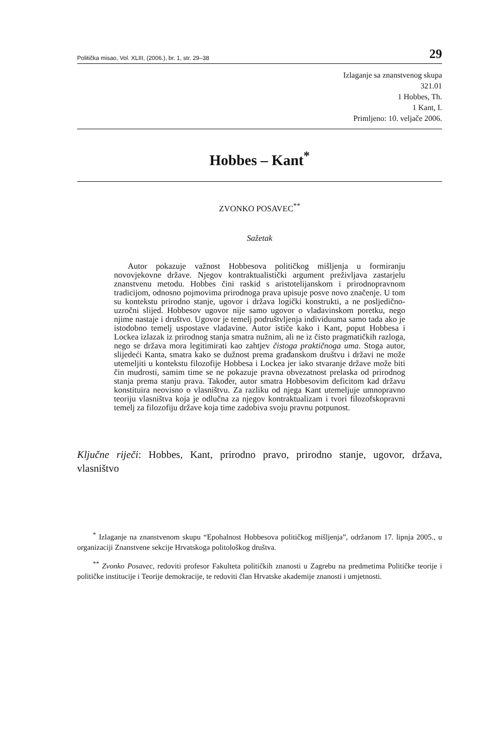Politička misao, Vol. XLIII, (2006.), br. 1, str. 29–38 29
Izlaganje sa znanstvenog skupa
321.01
1 Hobbes, Th.
1 Kant, I.
Primljeno: 10. veljače 2006.
Hobbes – Kant<sup>*</sup>
ZVONKO POSAVEC<sup>**</sup>
Sažetak
Autor pokazuje važnost Hobbesova političkog mišljenja u formiranju novovjekovne države. Njegov kontraktualistički argument preživljava zastarjelu znanstvenu metodu. Hobbes čini raskid s aristotelijanskom i prirodnopravnom tradicijom, odnosno pojmovima prirodnoga prava upisuje posve novo značenje. U tom su kontekstu prirodno stanje, ugovor i država logički konstrukti, a ne posljedično-uzročni slijed. Hobbesov ugovor nije samo ugovor o vladavinskom poretku, nego njime nastaje i društvo. Ugovor je temelj podruštvljenja individuuma samo tada ako je istodobno temelj uspostave vladavine. Autor ističe kako i Kant, poput Hobbesa i Lockea izlazak iz prirodnog stanja smatra nužnim, ali ne iz čisto pragmatičkih razloga, nego se država mora legitimirati kao zahtjev čistoga praktičnoga uma. Stoga autor, slijedeći Kanta, smatra kako se dužnost prema građanskom društvu i državi ne može utemeljiti u kontekstu filozofije Hobbesa i Lockea jer iako stvaranje države može biti čin mudrosti, samim time se ne pokazuje pravna obvezatnost prelaska od prirodnog stanja prema stanju prava. Također, autor smatra Hobbesovim deficitom kad državu konstituira neovisno o vlasništvu. Za razliku od njega Kant utemeljuje umnopravno teoriju vlasništva koja je odlučna za njegov kontraktualizam i tvori filozofskopravni temelj za filozofiju države koja time zadobiva svoju pravnu potpunost.
Ključne riječi: Hobbes, Kant, prirodno pravo, prirodno stanje, ugovor, država, vlasništvo
<sup>*</sup> Izlaganje na znanstvenom skupu “Epohalnost Hobbesova političkog mišljenja”, održanom 17. lipnja 2005., u organizaciji Znanstvene sekcije Hrvatskoga politološkog društva.
<sup>**</sup> Zvonko Posavec, redoviti profesor Fakulteta političkih znanosti u Zagrebu na predmetima Političke teorije i političke institucije i Teorije demokracije, te redoviti član Hrvatske akademije znanosti i umjetnosti.